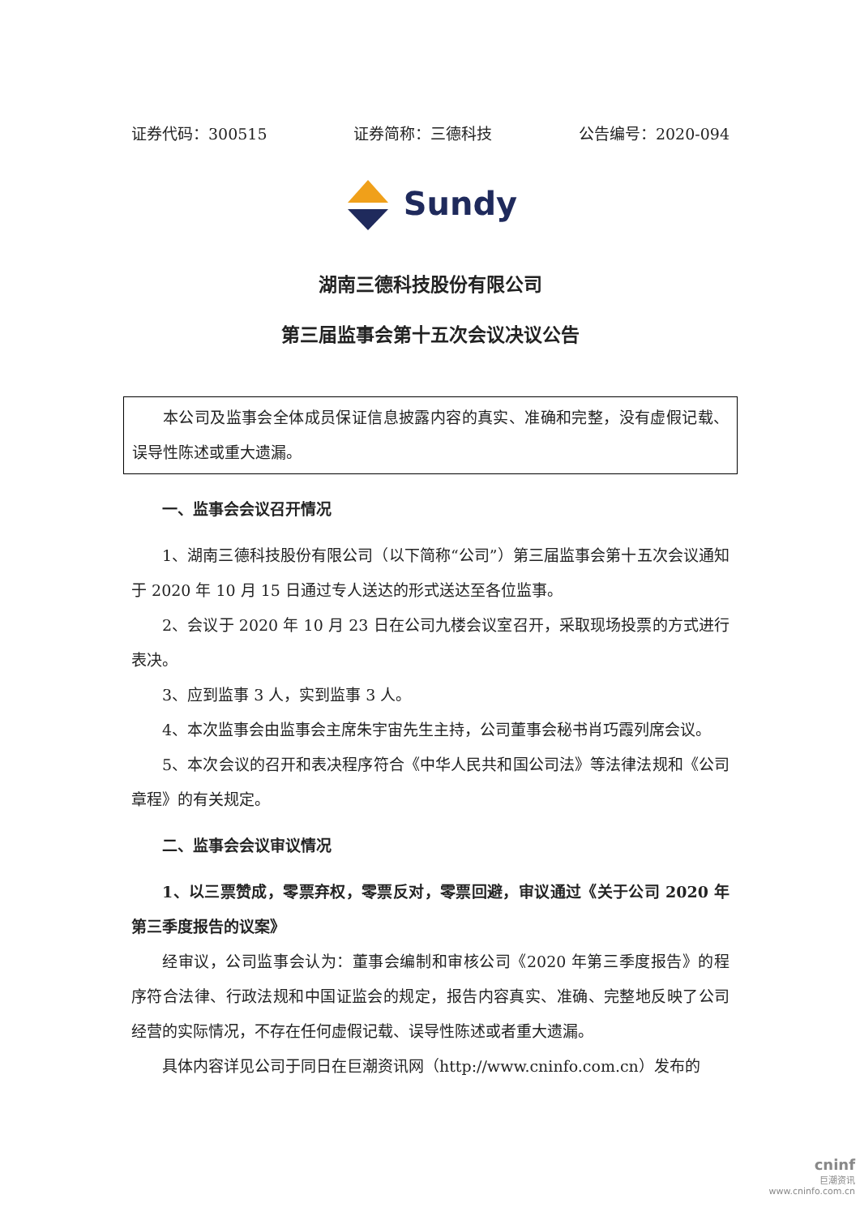证券代码：300515 证券简称：三德科技 公告编号：2020-094
Sundy
湖南三德科技股份有限公司
第三届监事会第十五次会议决议公告
本公司及监事会全体成员保证信息披露内容的真实、准确和完整，没有虚假记载、误导性陈述或重大遗漏。
一、监事会会议召开情况
1、湖南三德科技股份有限公司（以下简称“公司”）第三届监事会第十五次会议通知于 2020 年 10 月 15 日通过专人送达的形式送达至各位监事。
2、会议于 2020 年 10 月 23 日在公司九楼会议室召开，采取现场投票的方式进行表决。
3、应到监事 3 人，实到监事 3 人。
4、本次监事会由监事会主席朱宇宙先生主持，公司董事会秘书肖巧霞列席会议。
5、本次会议的召开和表决程序符合《中华人民共和国公司法》等法律法规和《公司章程》的有关规定。
二、监事会会议审议情况
1、以三票赞成，零票弃权，零票反对，零票回避，审议通过《关于公司 2020 年第三季度报告的议案》
经审议，公司监事会认为：董事会编制和审核公司《2020 年第三季度报告》的程序符合法律、行政法规和中国证监会的规定，报告内容真实、准确、完整地反映了公司经营的实际情况，不存在任何虚假记载、误导性陈述或者重大遗漏。
具体内容详见公司于同日在巨潮资讯网（http://www.cninfo.com.cn）发布的
cninf
巨潮资讯
www.cninfo.com.cn